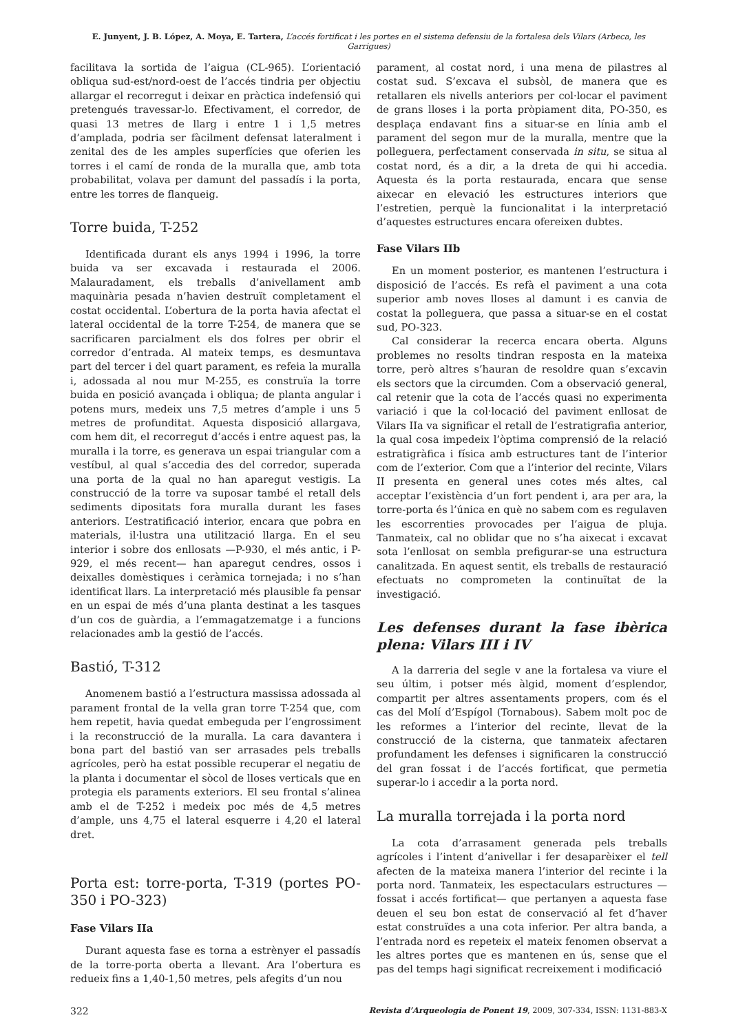E. Junyent, J. B. López, A. Moya, E. Tartera, L’accés fortificat i les portes en el sistema defensiu de la fortalesa dels Vilars (Arbeca, les Garrigues)
facilitava la sortida de l’aigua (CL-965). L’orientació obliqua sud-est/nord-oest de l’accés tindria per objectiu allargar el recorregut i deixar en pràctica indefensió qui pretengués travessar-lo. Efectivament, el corredor, de quasi 13 metres de llarg i entre 1 i 1,5 metres d’amplada, podria ser fàcilment defensat lateralment i zenital des de les amples superfícies que oferien les torres i el camí de ronda de la muralla que, amb tota probabilitat, volava per damunt del passadís i la porta, entre les torres de flanqueig.
Torre buida, T-252
Identificada durant els anys 1994 i 1996, la torre buida va ser excavada i restaurada el 2006. Malauradament, els treballs d’anivellament amb maquinària pesada n’havien destruït completament el costat occidental. L’obertura de la porta havia afectat el lateral occidental de la torre T-254, de manera que se sacrificaren parcialment els dos folres per obrir el corredor d’entrada. Al mateix temps, es desmuntava part del tercer i del quart parament, es refeia la muralla i, adossada al nou mur M-255, es construïa la torre buida en posició avançada i obliqua; de planta angular i potens murs, medeix uns 7,5 metres d’ample i uns 5 metres de profunditat. Aquesta disposició allargava, com hem dit, el recorregut d’accés i entre aquest pas, la muralla i la torre, es generava un espai triangular com a vestíbul, al qual s’accedia des del corredor, superada una porta de la qual no han aparegut vestigis. La construcció de la torre va suposar també el retall dels sediments dipositats fora muralla durant les fases anteriors. L’estratificació interior, encara que pobra en materials, il·lustra una utilització llarga. En el seu interior i sobre dos enllosats —P-930, el més antic, i P-929, el més recent— han aparegut cendres, ossos i deixalles domèstiques i ceràmica tornejada; i no s’han identificat llars. La interpretació més plausible fa pensar en un espai de més d’una planta destinat a les tasques d’un cos de guàrdia, a l’emmagatzematge i a funcions relacionades amb la gestió de l’accés.
Bastió, T-312
Anomenem bastió a l’estructura massissa adossada al parament frontal de la vella gran torre T-254 que, com hem repetit, havia quedat embeguda per l’engrossiment i la reconstrucció de la muralla. La cara davantera i bona part del bastió van ser arrasades pels treballs agrícoles, però ha estat possible recuperar el negatiu de la planta i documentar el sòcol de lloses verticals que en protegia els paraments exteriors. El seu frontal s’alinea amb el de T-252 i medeix poc més de 4,5 metres d’ample, uns 4,75 el lateral esquerre i 4,20 el lateral dret.
Porta est: torre-porta, T-319 (portes PO-350 i PO-323)
Fase Vilars IIa
Durant aquesta fase es torna a estrènyer el passadís de la torre-porta oberta a llevant. Ara l’obertura es redueix fins a 1,40-1,50 metres, pels afegits d’un nou
parament, al costat nord, i una mena de pilastres al costat sud. S’excava el subsòl, de manera que es retallaren els nivells anteriors per col·locar el paviment de grans lloses i la porta pròpiament dita, PO-350, es desplaça endavant fins a situar-se en línia amb el parament del segon mur de la muralla, mentre que la polleguera, perfectament conservada in situ, se situa al costat nord, és a dir, a la dreta de qui hi accedia. Aquesta és la porta restaurada, encara que sense aixecar en elevació les estructures interiors que l’estretien, perquè la funcionalitat i la interpretació d’aquestes estructures encara ofereixen dubtes.
Fase Vilars IIb
En un moment posterior, es mantenen l’estructura i disposició de l’accés. Es refà el paviment a una cota superior amb noves lloses al damunt i es canvia de costat la polleguera, que passa a situar-se en el costat sud, PO-323.
Cal considerar la recerca encara oberta. Alguns problemes no resolts tindran resposta en la mateixa torre, però altres s’hauran de resoldre quan s’excavin els sectors que la circumden. Com a observació general, cal retenir que la cota de l’accés quasi no experimenta variació i que la col·locació del paviment enllosat de Vilars IIa va significar el retall de l’estratigrafia anterior, la qual cosa impedeix l’òptima comprensió de la relació estratigràfica i física amb estructures tant de l’interior com de l’exterior. Com que a l’interior del recinte, Vilars II presenta en general unes cotes més altes, cal acceptar l’existència d’un fort pendent i, ara per ara, la torre-porta és l’única en què no sabem com es regulaven les escorrenties provocades per l’aigua de pluja. Tanmateix, cal no oblidar que no s’ha aixecat i excavat sota l’enllosat on sembla prefigurar-se una estructura canalitzada. En aquest sentit, els treballs de restauració efectuats no comprometen la continuïtat de la investigació.
Les defenses durant la fase ibèrica plena: Vilars III i IV
A la darreria del segle v ane la fortalesa va viure el seu últim, i potser més àlgid, moment d’esplendor, compartit per altres assentaments propers, com és el cas del Molí d’Espígol (Tornabous). Sabem molt poc de les reformes a l’interior del recinte, llevat de la construcció de la cisterna, que tanmateix afectaren profundament les defenses i significaren la construcció del gran fossat i de l’accés fortificat, que permetia superar-lo i accedir a la porta nord.
La muralla torrejada i la porta nord
La cota d’arrasament generada pels treballs agrícoles i l’intent d’anivellar i fer desaparèixer el tell afecten de la mateixa manera l’interior del recinte i la porta nord. Tanmateix, les espectaculars estructures —fossat i accés fortificat— que pertanyen a aquesta fase deuen el seu bon estat de conservació al fet d’haver estat construïdes a una cota inferior. Per altra banda, a l’entrada nord es repeteix el mateix fenomen observat a les altres portes que es mantenen en ús, sense que el pas del temps hagi significat recreixement i modificació
322 Revista d’Arqueologia de Ponent 19, 2009, 307-334, ISSN: 1131-883-X